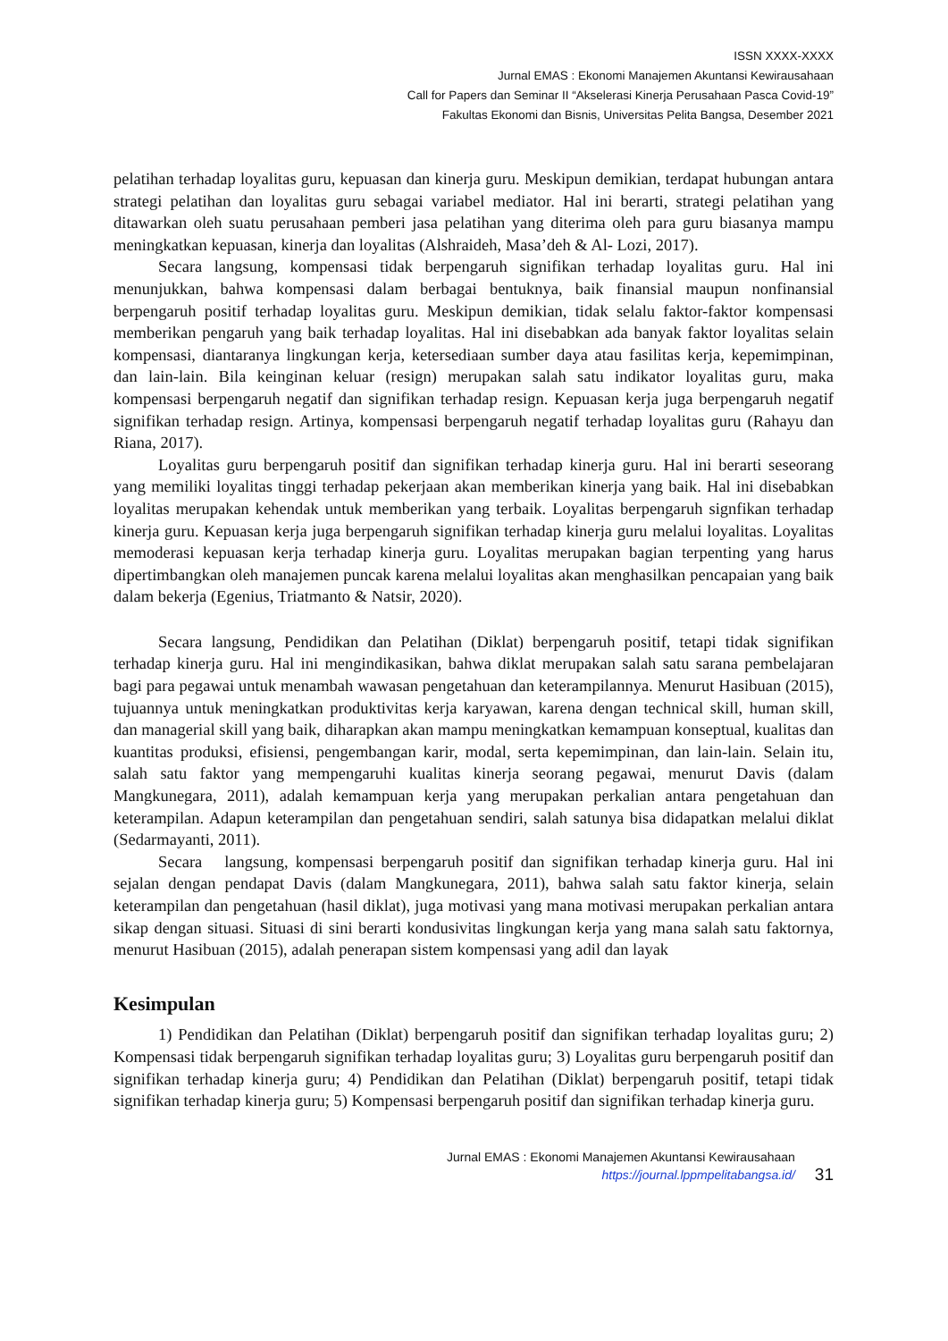ISSN XXXX-XXXX
Jurnal EMAS : Ekonomi Manajemen Akuntansi Kewirausahaan
Call for Papers dan Seminar II “Akselerasi Kinerja Perusahaan Pasca Covid-19”
Fakultas Ekonomi dan Bisnis, Universitas Pelita Bangsa, Desember 2021
pelatihan terhadap loyalitas guru, kepuasan dan kinerja guru. Meskipun demikian, terdapat hubungan antara strategi pelatihan dan loyalitas guru sebagai variabel mediator. Hal ini berarti, strategi pelatihan yang ditawarkan oleh suatu perusahaan pemberi jasa pelatihan yang diterima oleh para guru biasanya mampu meningkatkan kepuasan, kinerja dan loyalitas (Alshraideh, Masa’deh & Al- Lozi, 2017).
Secara langsung, kompensasi tidak berpengaruh signifikan terhadap loyalitas guru. Hal ini menunjukkan, bahwa kompensasi dalam berbagai bentuknya, baik finansial maupun nonfinansial berpengaruh positif terhadap loyalitas guru. Meskipun demikian, tidak selalu faktor-faktor kompensasi memberikan pengaruh yang baik terhadap loyalitas. Hal ini disebabkan ada banyak faktor loyalitas selain kompensasi, diantaranya lingkungan kerja, ketersediaan sumber daya atau fasilitas kerja, kepemimpinan, dan lain-lain. Bila keinginan keluar (resign) merupakan salah satu indikator loyalitas guru, maka kompensasi berpengaruh negatif dan signifikan terhadap resign. Kepuasan kerja juga berpengaruh negatif signifikan terhadap resign. Artinya, kompensasi berpengaruh negatif terhadap loyalitas guru (Rahayu dan Riana, 2017).
Loyalitas guru berpengaruh positif dan signifikan terhadap kinerja guru. Hal ini berarti seseorang yang memiliki loyalitas tinggi terhadap pekerjaan akan memberikan kinerja yang baik. Hal ini disebabkan loyalitas merupakan kehendak untuk memberikan yang terbaik. Loyalitas berpengaruh signfikan terhadap kinerja guru. Kepuasan kerja juga berpengaruh signifikan terhadap kinerja guru melalui loyalitas. Loyalitas memoderasi kepuasan kerja terhadap kinerja guru. Loyalitas merupakan bagian terpenting yang harus dipertimbangkan oleh manajemen puncak karena melalui loyalitas akan menghasilkan pencapaian yang baik dalam bekerja (Egenius, Triatmanto & Natsir, 2020).
Secara langsung, Pendidikan dan Pelatihan (Diklat) berpengaruh positif, tetapi tidak signifikan terhadap kinerja guru. Hal ini mengindikasikan, bahwa diklat merupakan salah satu sarana pembelajaran bagi para pegawai untuk menambah wawasan pengetahuan dan keterampilannya. Menurut Hasibuan (2015), tujuannya untuk meningkatkan produktivitas kerja karyawan, karena dengan technical skill, human skill, dan managerial skill yang baik, diharapkan akan mampu meningkatkan kemampuan konseptual, kualitas dan kuantitas produksi, efisiensi, pengembangan karir, modal, serta kepemimpinan, dan lain-lain. Selain itu, salah satu faktor yang mempengaruhi kualitas kinerja seorang pegawai, menurut Davis (dalam Mangkunegara, 2011), adalah kemampuan kerja yang merupakan perkalian antara pengetahuan dan keterampilan. Adapun keterampilan dan pengetahuan sendiri, salah satunya bisa didapatkan melalui diklat (Sedarmayanti, 2011).
Secara langsung, kompensasi berpengaruh positif dan signifikan terhadap kinerja guru. Hal ini sejalan dengan pendapat Davis (dalam Mangkunegara, 2011), bahwa salah satu faktor kinerja, selain keterampilan dan pengetahuan (hasil diklat), juga motivasi yang mana motivasi merupakan perkalian antara sikap dengan situasi. Situasi di sini berarti kondusivitas lingkungan kerja yang mana salah satu faktornya, menurut Hasibuan (2015), adalah penerapan sistem kompensasi yang adil dan layak
Kesimpulan
1) Pendidikan dan Pelatihan (Diklat) berpengaruh positif dan signifikan terhadap loyalitas guru; 2) Kompensasi tidak berpengaruh signifikan terhadap loyalitas guru; 3) Loyalitas guru berpengaruh positif dan signifikan terhadap kinerja guru; 4) Pendidikan dan Pelatihan (Diklat) berpengaruh positif, tetapi tidak signifikan terhadap kinerja guru; 5) Kompensasi berpengaruh positif dan signifikan terhadap kinerja guru.
Jurnal EMAS : Ekonomi Manajemen Akuntansi Kewirausahaan
https://journal.lppmpelitabangsa.id/
31